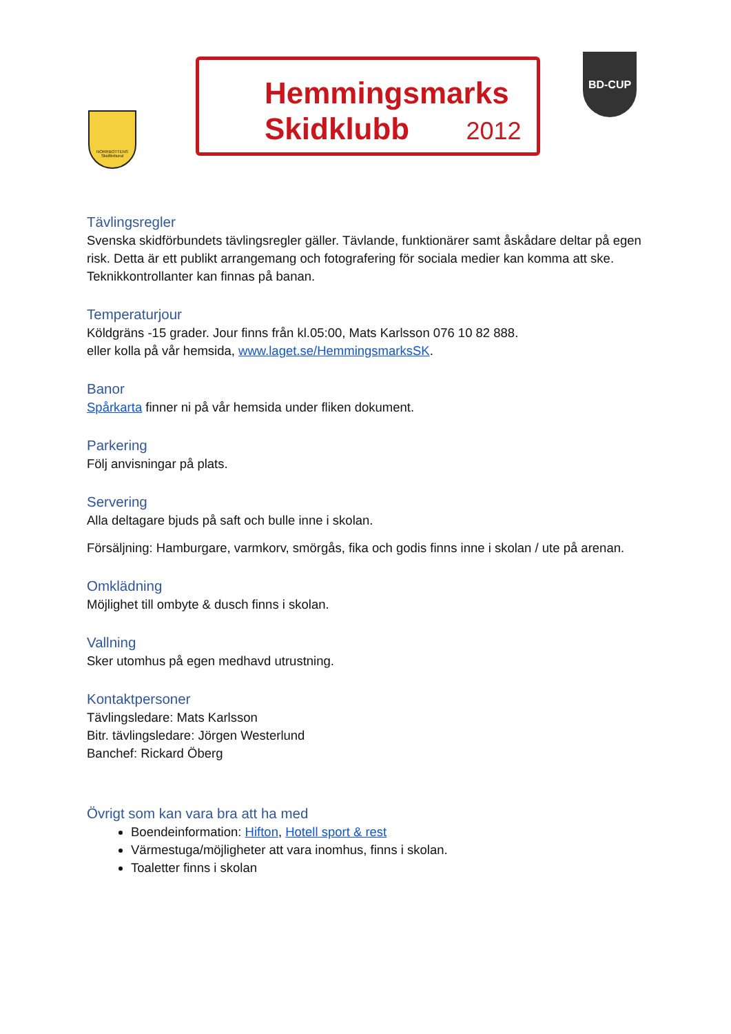NORRBOTTENS Skidförbund
Hemmingsmarks
Skidklubb 2012
BD-CUP
Tävlingsregler
Svenska skidförbundets tävlingsregler gäller. Tävlande, funktionärer samt åskådare deltar på egen risk. Detta är ett publikt arrangemang och fotografering för sociala medier kan komma att ske.
Teknikkontrollanter kan finnas på banan.
Temperaturjour
Köldgräns -15 grader. Jour finns från kl.05:00, Mats Karlsson 076 10 82 888.
eller kolla på vår hemsida, www.laget.se/HemmingsmarksSK.
Banor
Spårkarta finner ni på vår hemsida under fliken dokument.
Parkering
Följ anvisningar på plats.
Servering
Alla deltagare bjuds på saft och bulle inne i skolan.
Försäljning: Hamburgare, varmkorv, smörgås, fika och godis finns inne i skolan / ute på arenan.
Omklädning
Möjlighet till ombyte & dusch finns i skolan.
Vallning
Sker utomhus på egen medhavd utrustning.
Kontaktpersoner
Tävlingsledare: Mats Karlsson
Bitr. tävlingsledare: Jörgen Westerlund
Banchef: Rickard Öberg
Övrigt som kan vara bra att ha med
Boendeinformation: Hifton, Hotell sport & rest
Värmestuga/möjligheter att vara inomhus, finns i skolan.
Toaletter finns i skolan